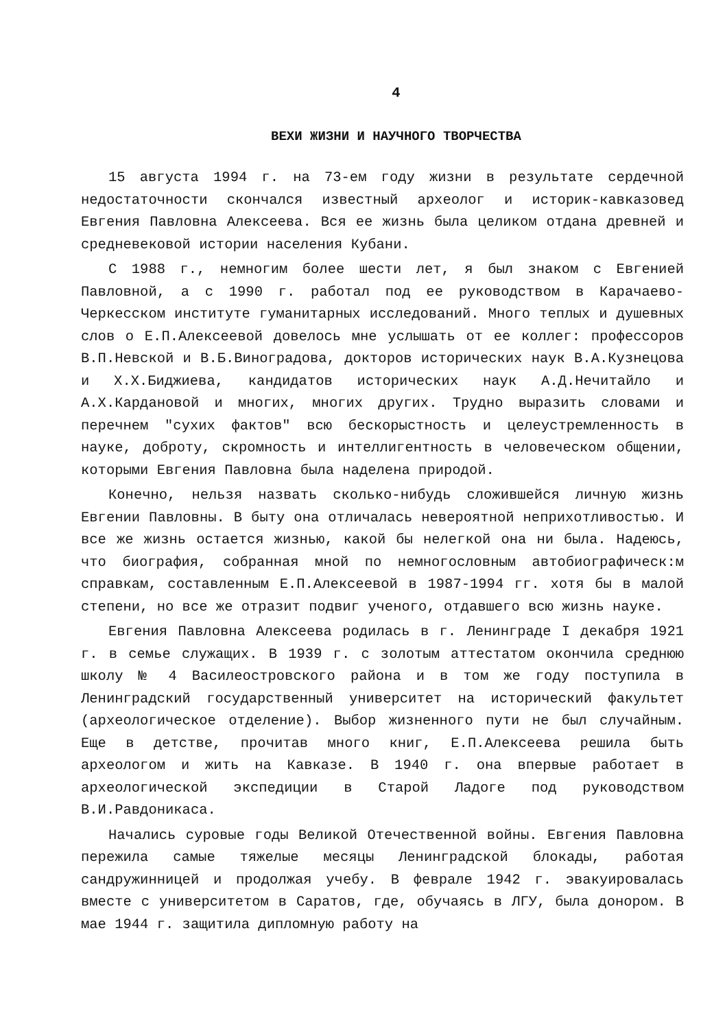4
ВЕХИ ЖИЗНИ И НАУЧНОГО ТВОРЧЕСТВА
15 августа 1994 г. на 73-ем году жизни в результате сердечной недостаточности скончался известный археолог и историк-кавказовед Евгения Павловна Алексеева. Вся ее жизнь была целиком отдана древней и средневековой истории населения Кубани.
С 1988 г., немногим более шести лет, я был знаком с Евгенией Павловной, а с 1990 г. работал под ее руководством в Карачаево-Черкесском институте гуманитарных исследований. Много теплых и душевных слов о Е.П.Алексеевой довелось мне услышать от ее коллег: профессоров В.П.Невской и В.Б.Виноградова, докторов исторических наук В.А.Кузнецова и Х.Х.Биджиева, кандидатов исторических наук А.Д.Нечитайло и А.Х.Кардановой и многих, многих других. Трудно выразить словами и перечнем "сухих фактов" всю бескорыстность и целеустремленность в науке, доброту, скромность и интеллигентность в человеческом общении, которыми Евгения Павловна была наделена природой.
Конечно, нельзя назвать сколько-нибудь сложившейся личную жизнь Евгении Павловны. В быту она отличалась невероятной неприхотливостью. И все же жизнь остается жизнью, какой бы нелегкой она ни была. Надеюсь, что биография, собранная мной по немногословным автобиографическ:м справкам, составленным Е.П.Алексеевой в 1987-1994 гг. хотя бы в малой степени, но все же отразит подвиг ученого, отдавшего всю жизнь науке.
Евгения Павловна Алексеева родилась в г. Ленинграде I декабря 1921 г. в семье служащих. В 1939 г. с золотым аттестатом окончила среднюю школу № 4 Василеостровского района и в том же году поступила в Ленинградский государственный университет на исторический факультет (археологическое отделение). Выбор жизненного пути не был случайным. Еще в детстве, прочитав много книг, Е.П.Алексеева решила быть археологом и жить на Кавказе. В 1940 г. она впервые работает в археологической экспедиции в Старой Ладоге под руководством В.И.Равдоникаса.
Начались суровые годы Великой Отечественной войны. Евгения Павловна пережила самые тяжелые месяцы Ленинградской блокады, работая сандружинницей и продолжая учебу. В феврале 1942 г. эвакуировалась вместе с университетом в Саратов, где, обучаясь в ЛГУ, была донором. В мае 1944 г. защитила дипломную работу на